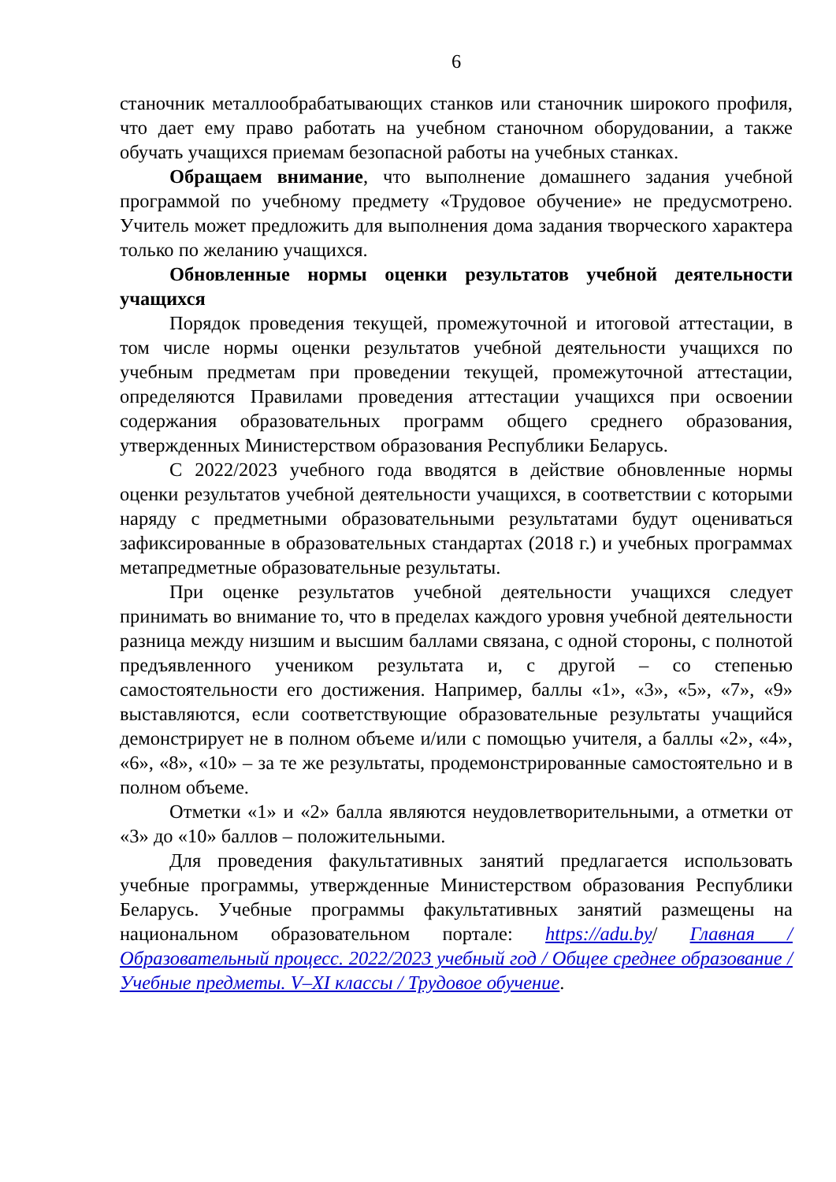6
станочник металлообрабатывающих станков или станочник широкого профиля, что дает ему право работать на учебном станочном оборудовании, а также обучать учащихся приемам безопасной работы на учебных станках.
Обращаем внимание, что выполнение домашнего задания учебной программой по учебному предмету «Трудовое обучение» не предусмотрено. Учитель может предложить для выполнения дома задания творческого характера только по желанию учащихся.
Обновленные нормы оценки результатов учебной деятельности учащихся
Порядок проведения текущей, промежуточной и итоговой аттестации, в том числе нормы оценки результатов учебной деятельности учащихся по учебным предметам при проведении текущей, промежуточной аттестации, определяются Правилами проведения аттестации учащихся при освоении содержания образовательных программ общего среднего образования, утвержденных Министерством образования Республики Беларусь.
С 2022/2023 учебного года вводятся в действие обновленные нормы оценки результатов учебной деятельности учащихся, в соответствии с которыми наряду с предметными образовательными результатами будут оцениваться зафиксированные в образовательных стандартах (2018 г.) и учебных программах метапредметные образовательные результаты.
При оценке результатов учебной деятельности учащихся следует принимать во внимание то, что в пределах каждого уровня учебной деятельности разница между низшим и высшим баллами связана, с одной стороны, с полнотой предъявленного учеником результата и, с другой – со степенью самостоятельности его достижения. Например, баллы «1», «3», «5», «7», «9» выставляются, если соответствующие образовательные результаты учащийся демонстрирует не в полном объеме и/или с помощью учителя, а баллы «2», «4», «6», «8», «10» – за те же результаты, продемонстрированные самостоятельно и в полном объеме.
Отметки «1» и «2» балла являются неудовлетворительными, а отметки от «3» до «10» баллов – положительными.
Для проведения факультативных занятий предлагается использовать учебные программы, утвержденные Министерством образования Республики Беларусь. Учебные программы факультативных занятий размещены на национальном образовательном портале: https://adu.by/ Главная / Образовательный процесс. 2022/2023 учебный год / Общее среднее образование / Учебные предметы. V–XI классы / Трудовое обучение.